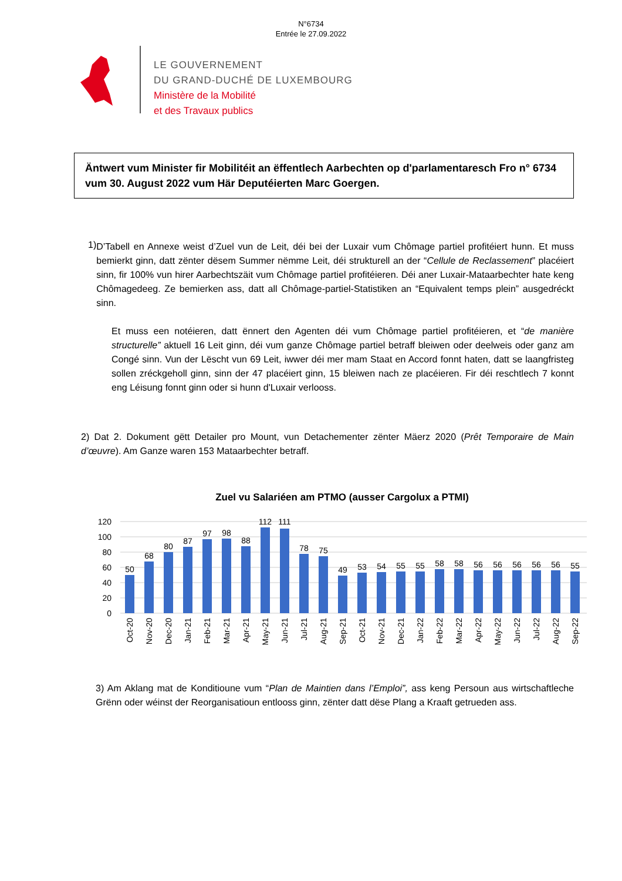N°6734
Entrée le 27.09.2022
LE GOUVERNEMENT
DU GRAND-DUCHÉ DE LUXEMBOURG
Ministère de la Mobilité
et des Travaux publics
Äntwert vum Minister fir Mobilitéit an ëffentlech Aarbechten op d'parlamentaresch Fro n° 6734 vum 30. August 2022 vum Här Deputéierten Marc Goergen.
1)
D’Tabell en Annexe weist d’Zuel vun de Leit, déi bei der Luxair vum Chômage partiel profitéiert hunn. Et muss bemierkt ginn, datt zënter dësem Summer nëmme Leit, déi strukturell an der “Cellule de Reclassement” placéiert sinn, fir 100% vun hirer Aarbechtszäit vum Chômage partiel profitéieren. Déi aner Luxair-Mataarbechter hate keng Chômagedeeg. Ze bemierken ass, datt all Chômage-partiel-Statistiken an “Equivalent temps plein” ausgedréckt sinn.
Et muss een notéieren, datt ënnert den Agenten déi vum Chômage partiel profitéieren, et “de manière structurelle” aktuell 16 Leit ginn, déi vum ganze Chômage partiel betraff bleiwen oder deelweis oder ganz am Congé sinn. Vun der Lëscht vun 69 Leit, iwwer déi mer mam Staat en Accord fonnt haten, datt se laangfristeg sollen zréckgeholl ginn, sinn der 47 placéiert ginn, 15 bleiwen nach ze placéieren. Fir déi reschtlech 7 konnt eng Léisung fonnt ginn oder si hunn d'Luxair verlooss.
2) Dat 2. Dokument gëtt Detailer pro Mount, vun Detachementer zënter Mäerz 2020 (Prêt Temporaire de Main d’œuvre). Am Ganze waren 153 Mataarbechter betraff.
Zuel vu Salariéen am PTMO (ausser Cargolux a PTMI)
120
100
80
60
40
20
0
50
68
80
87
97
98
88
112
111
78
75
49
53
54
55
55
58
58
56
56
56
56
56
55
Oct-20
Nov-20
Dec-20
Jan-21
Feb-21
Mar-21
Apr-21
May-21
Jun-21
Jul-21
Aug-21
Sep-21
Oct-21
Nov-21
Dec-21
Jan-22
Feb-22
Mar-22
Apr-22
May-22
Jun-22
Jul-22
Aug-22
Sep-22
3) Am Aklang mat de Konditioune vum “Plan de Maintien dans l’Emploi”, ass keng Persoun aus wirtschaftleche Grënn oder wéinst der Reorganisatioun entlooss ginn, zënter datt dëse Plang a Kraaft getrueden ass.